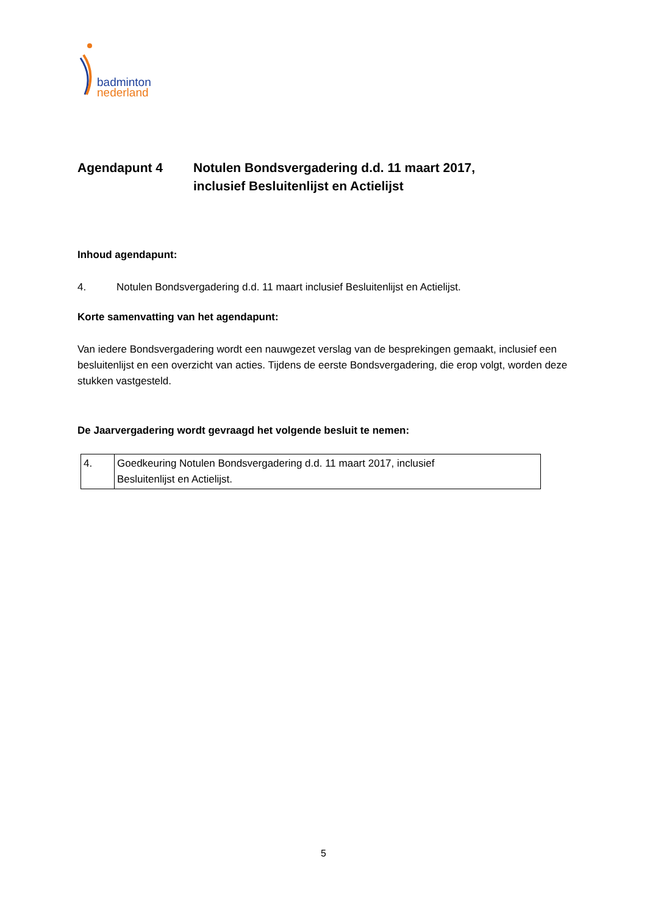badminton
nederland
Agendapunt 4 Notulen Bondsvergadering d.d. 11 maart 2017,
inclusief Besluitenlijst en Actielijst
Inhoud agendapunt:
4. Notulen Bondsvergadering d.d. 11 maart inclusief Besluitenlijst en Actielijst.
Korte samenvatting van het agendapunt:
Van iedere Bondsvergadering wordt een nauwgezet verslag van de besprekingen gemaakt, inclusief een besluitenlijst en een overzicht van acties. Tijdens de eerste Bondsvergadering, die erop volgt, worden deze stukken vastgesteld.
De Jaarvergadering wordt gevraagd het volgende besluit te nemen:
| 4. | Goedkeuring Notulen Bondsvergadering d.d. 11 maart 2017, inclusief Besluitenlijst en Actielijst. |
5